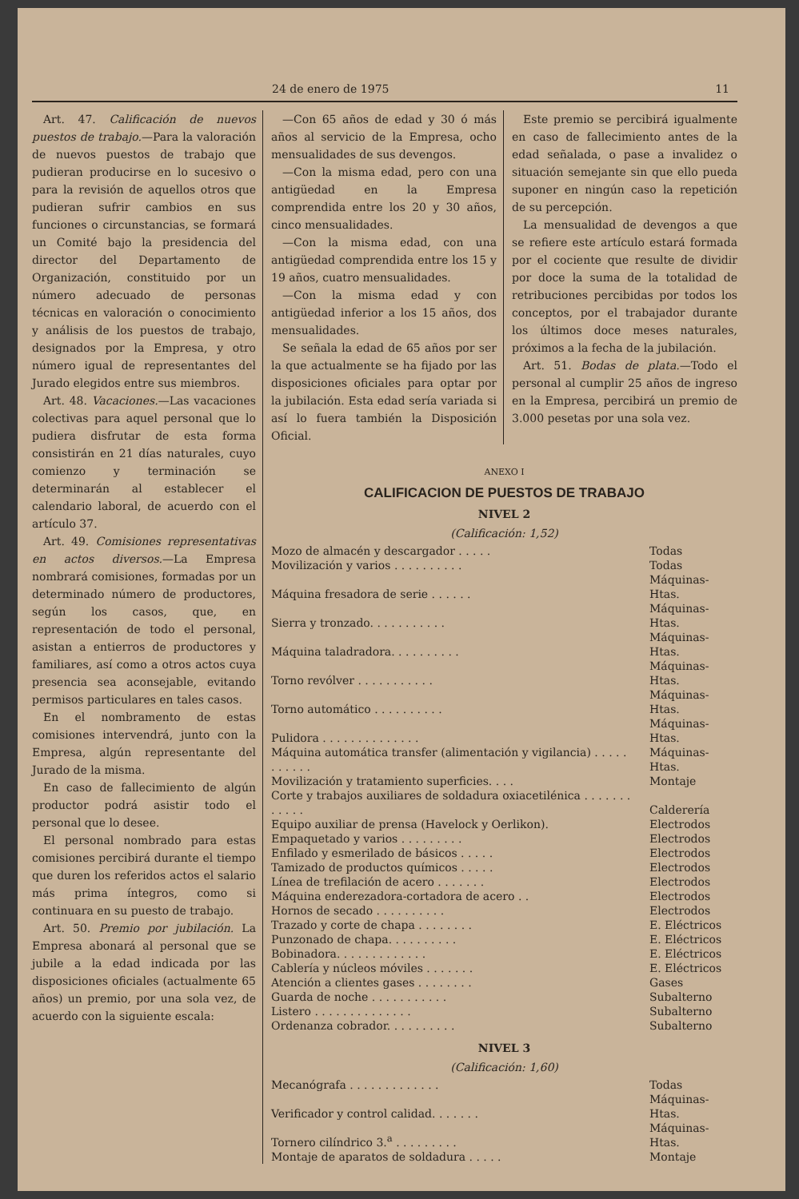24 de enero de 1975 11
Art. 47. Calificación de nuevos puestos de trabajo.—Para la valoración de nuevos puestos de trabajo que pudieran producirse en lo sucesivo o para la revisión de aquellos otros que pudieran sufrir cambios en sus funciones o circunstancias, se formará un Comité bajo la presidencia del director del Departamento de Organización, constituido por un número adecuado de personas técnicas en valoración o conocimiento y análisis de los puestos de trabajo, designados por la Empresa, y otro número igual de representantes del Jurado elegidos entre sus miembros.
Art. 48. Vacaciones.—Las vacaciones colectivas para aquel personal que lo pudiera disfrutar de esta forma consistirán en 21 días naturales, cuyo comienzo y terminación se determinarán al establecer el calendario laboral, de acuerdo con el artículo 37.
Art. 49. Comisiones representativas en actos diversos.—La Empresa nombrará comisiones, formadas por un determinado número de productores, según los casos, que, en representación de todo el personal, asistan a entierros de productores y familiares, así como a otros actos cuya presencia sea aconsejable, evitando permisos particulares en tales casos.
En el nombramento de estas comisiones intervendrá, junto con la Empresa, algún representante del Jurado de la misma.
En caso de fallecimiento de algún productor podrá asistir todo el personal que lo desee.
El personal nombrado para estas comisiones percibirá durante el tiempo que duren los referidos actos el salario más prima íntegros, como si continuara en su puesto de trabajo.
Art. 50. Premio por jubilación. La Empresa abonará al personal que se jubile a la edad indicada por las disposiciones oficiales (actualmente 65 años) un premio, por una sola vez, de acuerdo con la siguiente escala:
—Con 65 años de edad y 30 ó más años al servicio de la Empresa, ocho mensualidades de sus devengos.
—Con la misma edad, pero con una antigüedad en la Empresa comprendida entre los 20 y 30 años, cinco mensualidades.
—Con la misma edad, con una antigüedad comprendida entre los 15 y 19 años, cuatro mensualidades.
—Con la misma edad y con antigüedad inferior a los 15 años, dos mensualidades.
Se señala la edad de 65 años por ser la que actualmente se ha fijado por las disposiciones oficiales para optar por la jubilación. Esta edad sería variada si así lo fuera también la Disposición Oficial.
Este premio se percibirá igualmente en caso de fallecimiento antes de la edad señalada, o pase a invalidez o situación semejante sin que ello pueda suponer en ningún caso la repetición de su percepción.
La mensualidad de devengos a que se refiere este artículo estará formada por el cociente que resulte de dividir por doce la suma de la totalidad de retribuciones percibidas por todos los conceptos, por el trabajador durante los últimos doce meses naturales, próximos a la fecha de la jubilación.
Art. 51. Bodas de plata.—Todo el personal al cumplir 25 años de ingreso en la Empresa, percibirá un premio de 3.000 pesetas por una sola vez.
ANEXO I
CALIFICACION DE PUESTOS DE TRABAJO
NIVEL 2
(Calificación: 1,52)
| Mozo de almacén y descargador . . . . . | Todas |
| Movilización y varios . . . . . . . . . . | Todas |
| Máquina fresadora de serie . . . . . . | Máquinas-Htas. |
| Sierra y tronzado. . . . . . . . . . . | Máquinas-Htas. |
| Máquina taladradora. . . . . . . . . . | Máquinas-Htas. |
| Torno revólver . . . . . . . . . . . | Máquinas-Htas. |
| Torno automático . . . . . . . . . . | Máquinas-Htas. |
| Pulidora . . . . . . . . . . . . . . | Máquinas-Htas. |
| Máquina automática transfer (alimentación y vigilancia) . . . . . . . . . . . | Máquinas-Htas. |
| Movilización y tratamiento superficies. . . . | Montaje |
| Corte y trabajos auxiliares de soldadura oxiacetilénica . . . . . . . . . . . . | Calderería |
| Equipo auxiliar de prensa (Havelock y Oerlikon). | Electrodos |
| Empaquetado y varios . . . . . . . . . | Electrodos |
| Enfilado y esmerilado de básicos . . . . . | Electrodos |
| Tamizado de productos químicos . . . . . | Electrodos |
| Línea de trefilación de acero . . . . . . . | Electrodos |
| Máquina enderezadora-cortadora de acero . . | Electrodos |
| Hornos de secado . . . . . . . . . . | Electrodos |
| Trazado y corte de chapa . . . . . . . . | E. Eléctricos |
| Punzonado de chapa. . . . . . . . . . | E. Eléctricos |
| Bobinadora. . . . . . . . . . . . . | E. Eléctricos |
| Cablería y núcleos móviles . . . . . . . | E. Eléctricos |
| Atención a clientes gases . . . . . . . . | Gases |
| Guarda de noche . . . . . . . . . . . | Subalterno |
| Listero . . . . . . . . . . . . . . | Subalterno |
| Ordenanza cobrador. . . . . . . . . . | Subalterno |
NIVEL 3
(Calificación: 1,60)
| Mecanógrafa . . . . . . . . . . . . . | Todas |
| Verificador y control calidad. . . . . . . | Máquinas-Htas. |
| Tornero cilíndrico 3.<sup>a</sup> . . . . . . . . . | Máquinas-Htas. |
| Montaje de aparatos de soldadura . . . . . | Montaje |